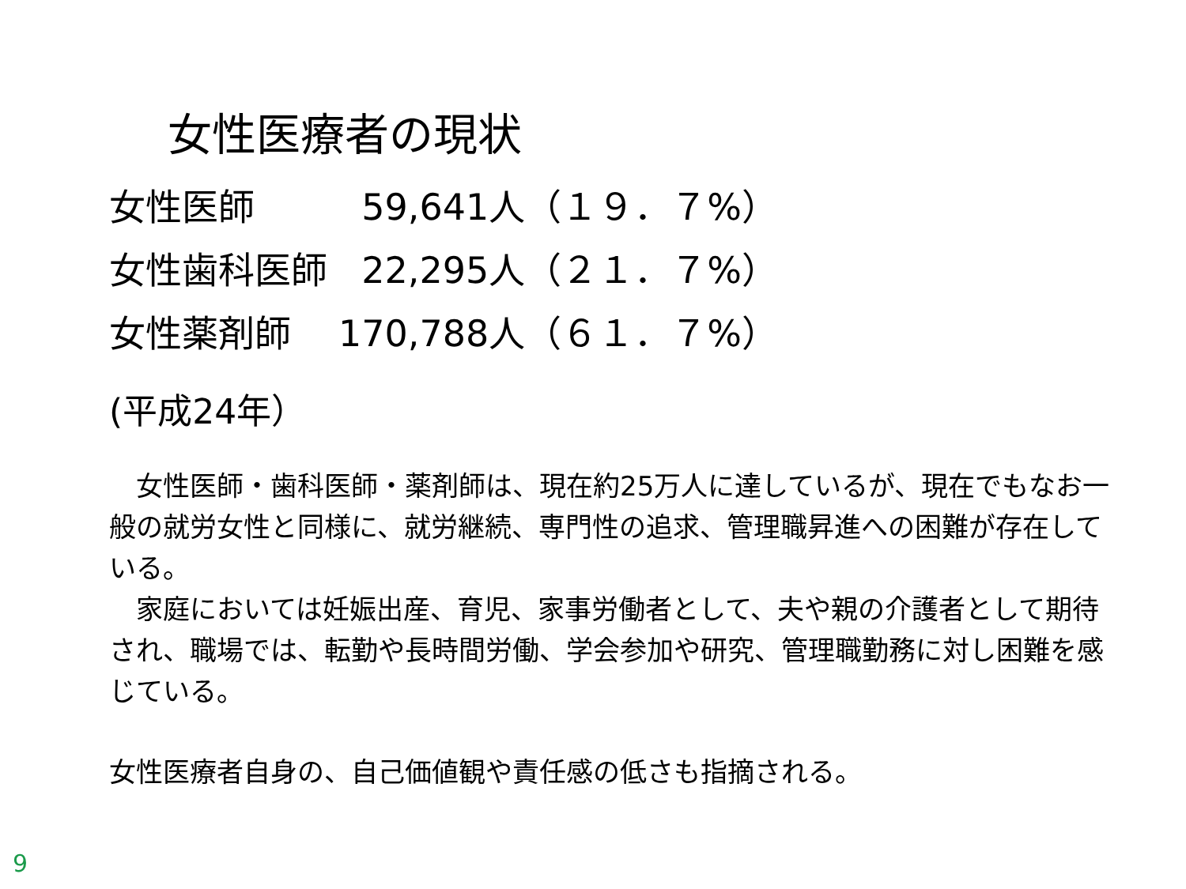女性医療者の現状
| 女性医師 | 59,641人（１９．７%） |
| 女性歯科医師 | 22,295人（２１．７%） |
| 女性薬剤師 | 170,788人（６１．７%） |
(平成24年）
　女性医師・歯科医師・薬剤師は、現在約25万人に達しているが、現在でもなお一般の就労女性と同様に、就労継続、専門性の追求、管理職昇進への困難が存在している。
　家庭においては妊娠出産、育児、家事労働者として、夫や親の介護者として期待され、職場では、転勤や長時間労働、学会参加や研究、管理職勤務に対し困難を感じている。
女性医療者自身の、自己価値観や責任感の低さも指摘される。
9